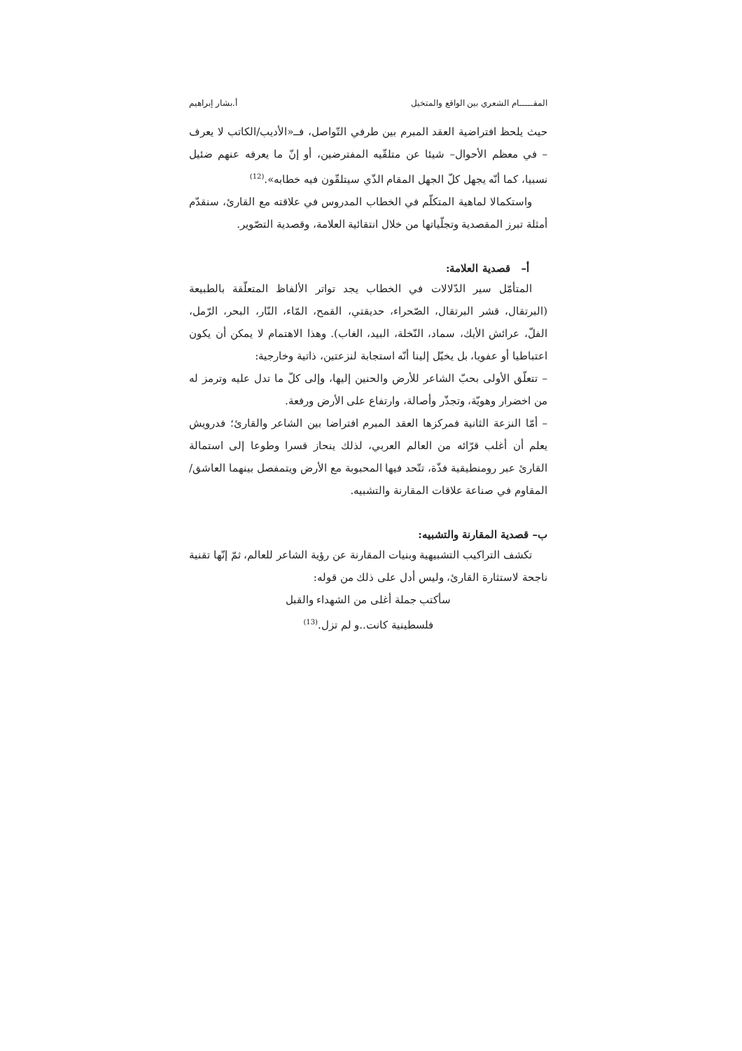المقـــــام الشعري بين الواقع والمتخيل أ.بشار إبراهيم
حيث يلحظ افتراضية العقد المبرم بين طرفي التّواصل، فــ«الأديب/الكاتب لا يعرف – في معظم الأحوال– شيئا عن متلقّيه المفترضين، أو إنّ ما يعرفه عنهم ضئيل نسبيا، كما أنّه يجهل كلّ الجهل المقام الذّي سيتلقّون فيه خطابه».<sup>(12)</sup>
واستكمالا لماهية المتكلّم في الخطاب المدروس في علاقته مع القارئ، سنقدّم أمثلة تبرز المقصدية وتجلّياتها من خلال انتقائية العلامة، وقصدية التصّوير.
أ– قصدية العلامة:
المتأمّل سير الدّلالات في الخطاب يجد تواتر الألفاظ المتعلّقة بالطبيعة (البرتقال، قشر البرتقال، الصّحراء، حديقتي، القمح، المّاء، النّار، البحر، الرّمل، الفلّ، عرائش الأيك، سماد، النّخلة، البيد، الغاب). وهذا الاهتمام لا يمكن أن يكون اعتباطيا أو عفويا، بل يخيّل إلينا أنّه استجابة لنزعتين، ذاتية وخارجية:
– تتعلّق الأولى بحبّ الشاعر للأرض والحنين إليها، وإلى كلّ ما تدل عليه وترمز له من اخضرار وهويّة، وتجذّر وأصالة، وارتفاع على الأرض ورفعة.
– أمّا النزعة الثانية فمركزها العقد المبرم افتراضا بين الشاعر والقارئ؛ فدرويش يعلم أن أغلب قرّائه من العالم العربي، لذلك ينحاز قسرا وطوعا إلى استمالة القارئ عبر رومنطيقية فذّة، تتّحد فيها المحبوبة مع الأرض ويتمفصل بينهما العاشق/المقاوم في صناعة علاقات المقارنة والتشبيه.
ب– قصدية المقارنة والتشبيه:
تكشف التراكيب التشبيهية وبنيات المقارنة عن رؤية الشاعر للعالم، ثمّ إنّها تقنية ناجحة لاستثارة القارئ، وليس أدل على ذلك من قوله:
سأكتب جملة أغلى من الشهداء والقبل
فلسطينية كانت..و لم تزل.<sup>(13)</sup>